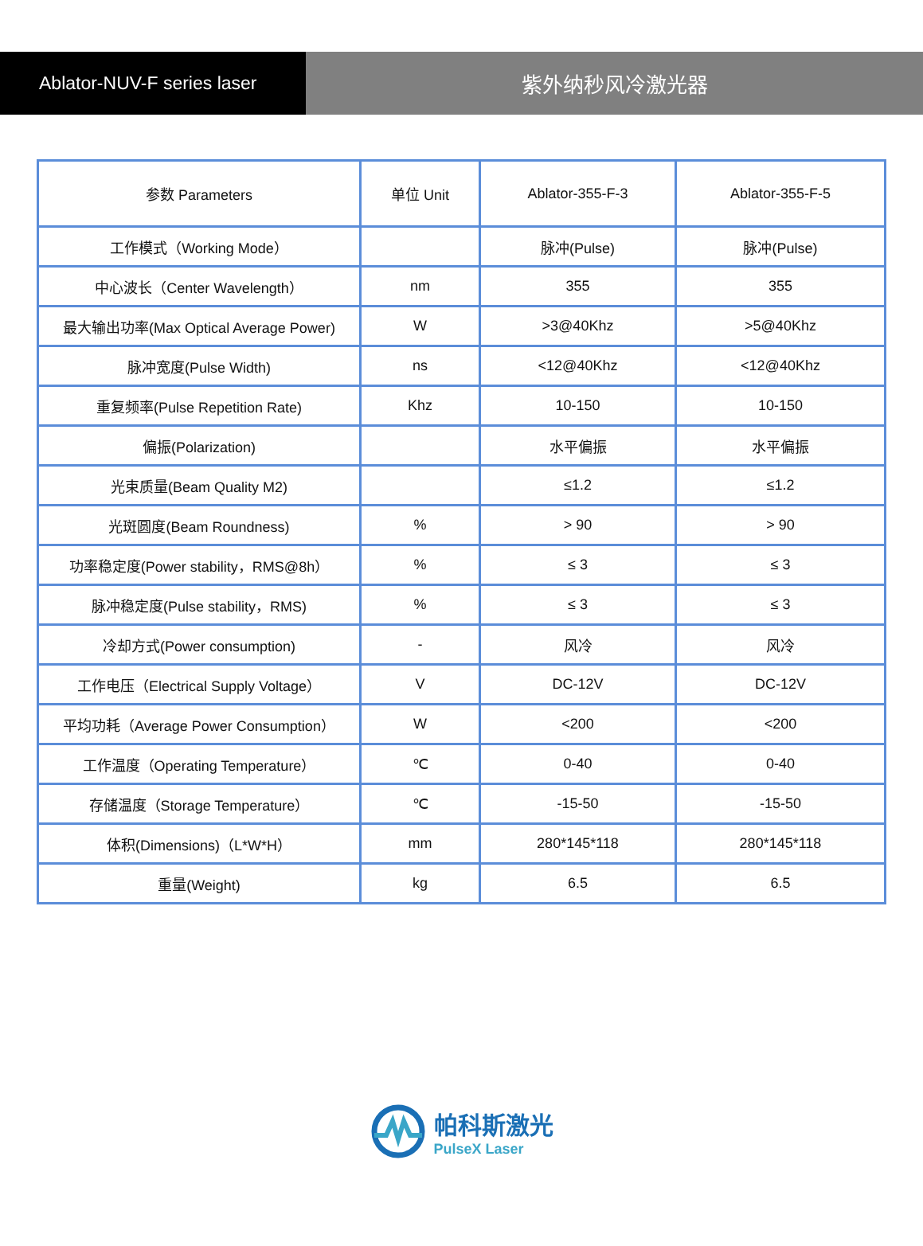Ablator-NUV-F series laser 紫外纳秒风冷激光器
| 参数 Parameters | 单位 Unit | Ablator-355-F-3 | Ablator-355-F-5 |
| 工作模式（Working Mode） | | 脉冲(Pulse) | 脉冲(Pulse) |
| 中心波长（Center Wavelength） | nm | 355 | 355 |
| 最大输出功率(Max Optical Average Power) | W | >3@40Khz | >5@40Khz |
| 脉冲宽度(Pulse Width) | ns | <12@40Khz | <12@40Khz |
| 重复频率(Pulse Repetition Rate) | Khz | 10-150 | 10-150 |
| 偏振(Polarization) | | 水平偏振 | 水平偏振 |
| 光束质量(Beam Quality M2) | | ≤1.2 | ≤1.2 |
| 光斑圆度(Beam Roundness) | % | > 90 | > 90 |
| 功率稳定度(Power stability，RMS@8h） | % | ≤ 3 | ≤ 3 |
| 脉冲稳定度(Pulse stability，RMS) | % | ≤ 3 | ≤ 3 |
| 冷却方式(Power consumption) | - | 风冷 | 风冷 |
| 工作电压（Electrical Supply Voltage） | V | DC-12V | DC-12V |
| 平均功耗（Average Power Consumption） | W | <200 | <200 |
| 工作温度（Operating Temperature） | ℃ | 0-40 | 0-40 |
| 存储温度（Storage Temperature） | ℃ | -15-50 | -15-50 |
| 体积(Dimensions)（L*W*H） | mm | 280*145*118 | 280*145*118 |
| 重量(Weight) | kg | 6.5 | 6.5 |
帕科斯激光
PulseX Laser